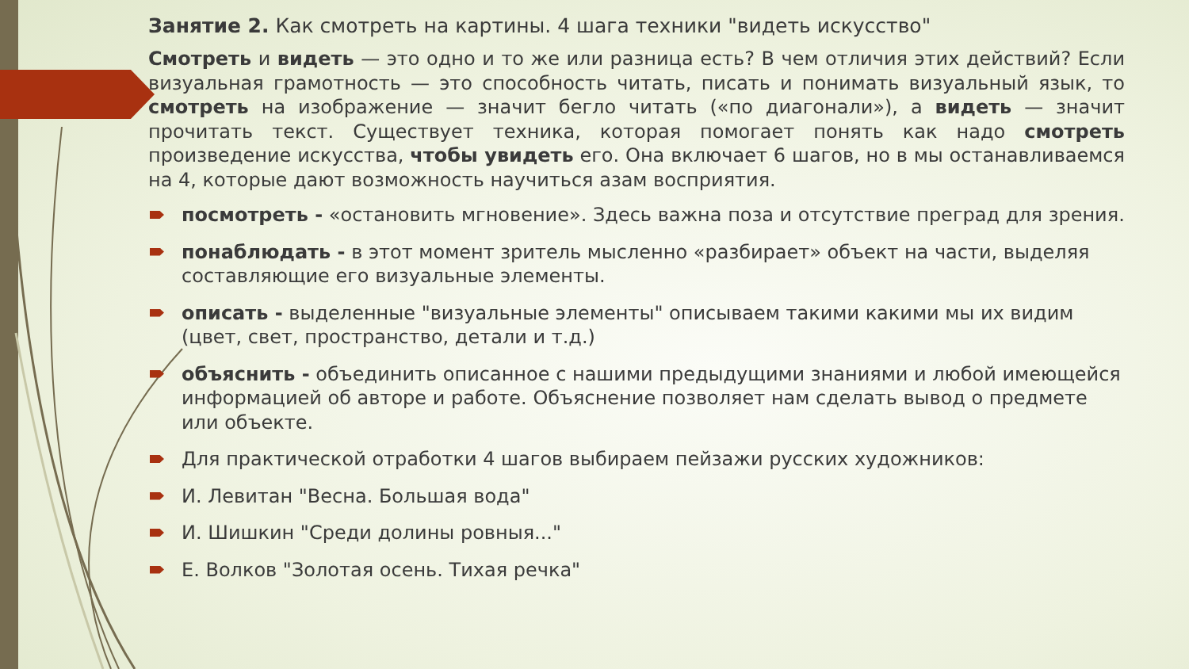Занятие 2. Как смотреть на картины. 4 шага техники "видеть искусство"
Смотреть и видеть — это одно и то же или разница есть? В чем отличия этих действий? Если визуальная грамотность — это способность читать, писать и понимать визуальный язык, то смотреть на изображение — значит бегло читать («по диагонали»), а видеть — значит прочитать текст. Существует техника, которая помогает понять как надо смотреть произведение искусства, чтобы увидеть его. Она включает 6 шагов, но в мы останавливаемся на 4, которые дают возможность научиться азам восприятия.
посмотреть - «остановить мгновение». Здесь важна поза и отсутствие преград для зрения.
понаблюдать - в этот момент зритель мысленно «разбирает» объект на части, выделяя составляющие его визуальные элементы.
описать - выделенные "визуальные элементы" описываем такими какими мы их видим (цвет, свет, пространство, детали и т.д.)
объяснить - объединить описанное с нашими предыдущими знаниями и любой имеющейся информацией об авторе и работе. Объяснение позволяет нам сделать вывод о предмете или объекте.
Для практической отработки 4 шагов выбираем пейзажи русских художников:
И. Левитан "Весна. Большая вода"
И. Шишкин "Среди долины ровныя..."
Е. Волков "Золотая осень. Тихая речка"